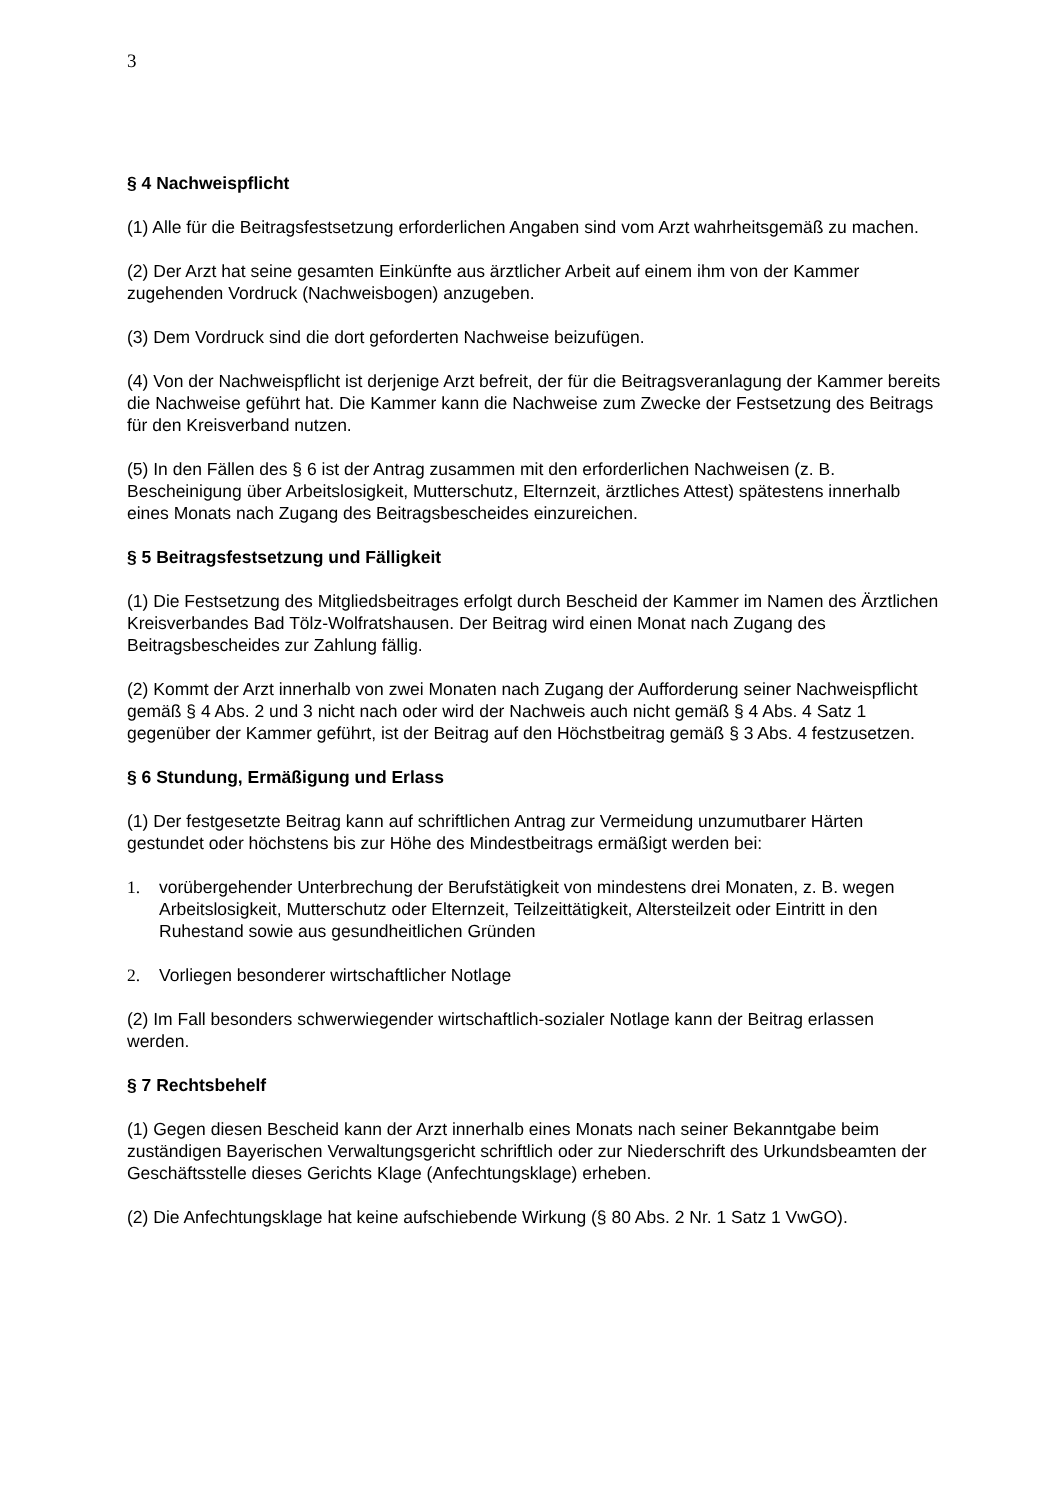3
§ 4 Nachweispflicht
(1) Alle für die Beitragsfestsetzung erforderlichen Angaben sind vom Arzt wahrheitsgemäß zu machen.
(2) Der Arzt hat seine gesamten Einkünfte aus ärztlicher Arbeit auf einem ihm von der Kammer zugehenden Vordruck (Nachweisbogen) anzugeben.
(3) Dem Vordruck sind die dort geforderten Nachweise beizufügen.
(4) Von der Nachweispflicht ist derjenige Arzt befreit, der für die Beitragsveranlagung der Kammer bereits die Nachweise geführt hat. Die Kammer kann die Nachweise zum Zwecke der Festsetzung des Beitrags für den Kreisverband nutzen.
(5) In den Fällen des § 6 ist der Antrag zusammen mit den erforderlichen Nachweisen (z. B. Bescheinigung über Arbeitslosigkeit, Mutterschutz, Elternzeit, ärztliches Attest) spätestens innerhalb eines Monats nach Zugang des Beitragsbescheides einzureichen.
§ 5 Beitragsfestsetzung und Fälligkeit
(1) Die Festsetzung des Mitgliedsbeitrages erfolgt durch Bescheid der Kammer im Namen des Ärztlichen Kreisverbandes Bad Tölz-Wolfratshausen. Der Beitrag wird einen Monat nach Zugang des Beitragsbescheides zur Zahlung fällig.
(2) Kommt der Arzt innerhalb von zwei Monaten nach Zugang der Aufforderung seiner Nachweispflicht gemäß § 4 Abs. 2 und 3 nicht nach oder wird der Nachweis auch nicht gemäß § 4 Abs. 4 Satz 1 gegenüber der Kammer geführt, ist der Beitrag auf den Höchstbeitrag gemäß § 3 Abs. 4 festzusetzen.
§ 6 Stundung, Ermäßigung und Erlass
(1) Der festgesetzte Beitrag kann auf schriftlichen Antrag zur Vermeidung unzumutbarer Härten gestundet oder höchstens bis zur Höhe des Mindestbeitrags ermäßigt werden bei:
1. vorübergehender Unterbrechung der Berufstätigkeit von mindestens drei Monaten, z. B. wegen Arbeitslosigkeit, Mutterschutz oder Elternzeit, Teilzeittätigkeit, Altersteilzeit oder Eintritt in den Ruhestand sowie aus gesundheitlichen Gründen
2. Vorliegen besonderer wirtschaftlicher Notlage
(2) Im Fall besonders schwerwiegender wirtschaftlich-sozialer Notlage kann der Beitrag erlassen werden.
§ 7 Rechtsbehelf
(1) Gegen diesen Bescheid kann der Arzt innerhalb eines Monats nach seiner Bekanntgabe beim zuständigen Bayerischen Verwaltungsgericht schriftlich oder zur Niederschrift des Urkundsbeamten der Geschäftsstelle dieses Gerichts Klage (Anfechtungsklage) erheben.
(2) Die Anfechtungsklage hat keine aufschiebende Wirkung (§ 80 Abs. 2 Nr. 1 Satz 1 VwGO).